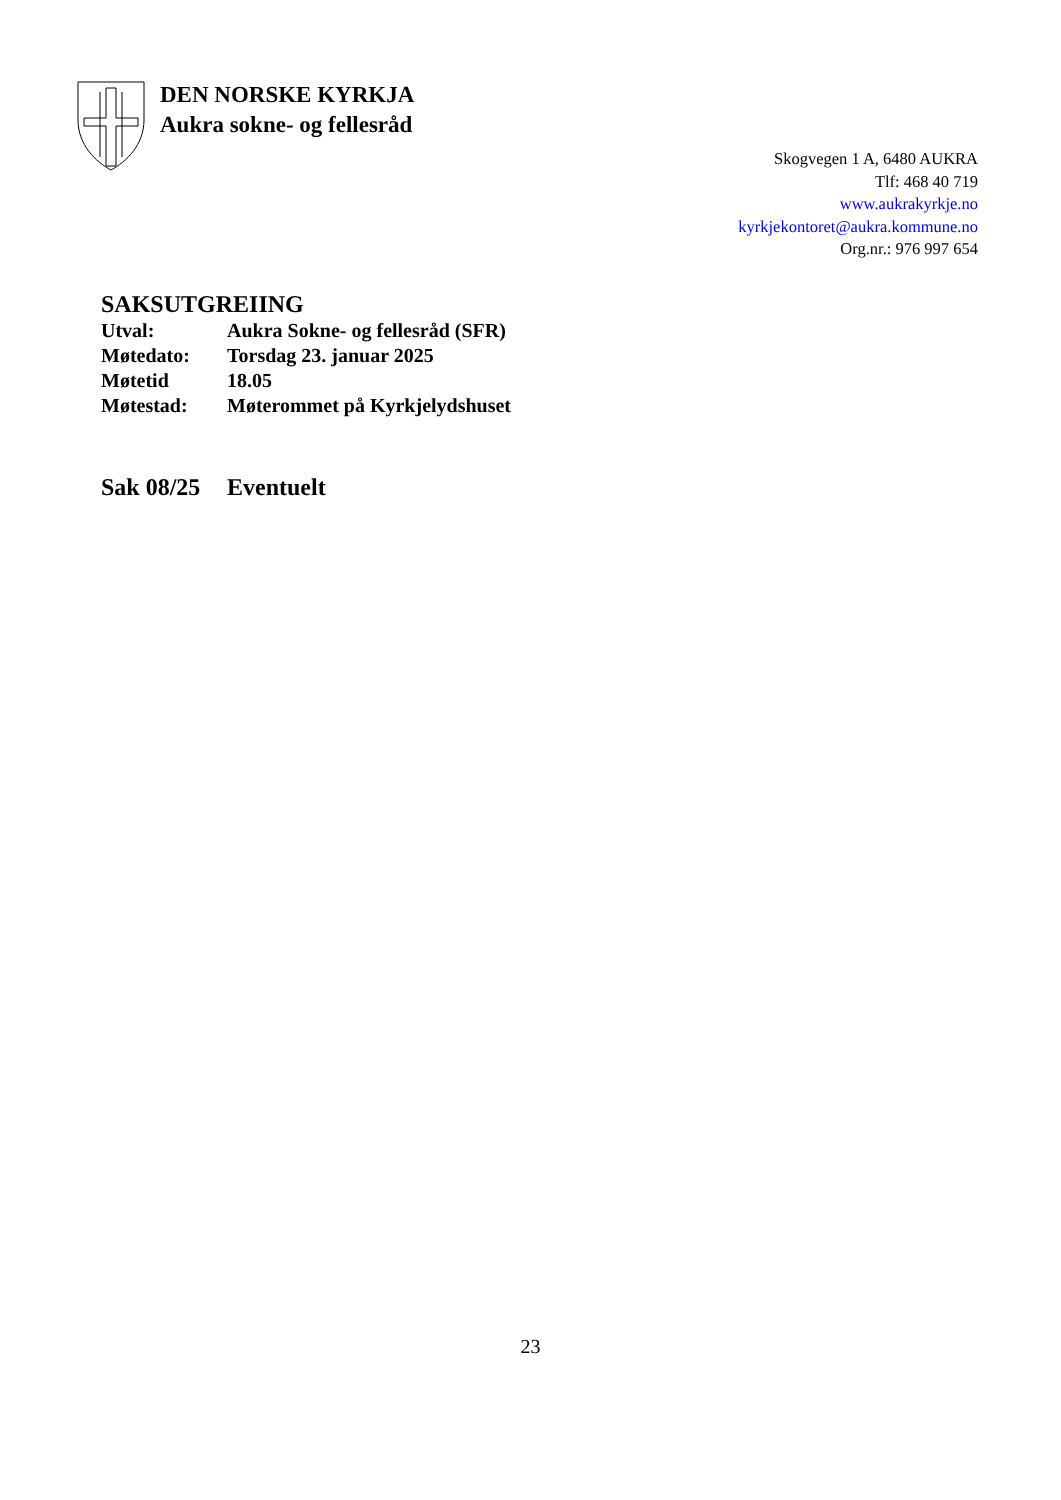DEN NORSKE KYRKJA
Aukra sokne- og fellesråd
Skogvegen 1 A, 6480 AUKRA
Tlf: 468 40 719
www.aukrakyrkje.no
kyrkjekontoret@aukra.kommune.no
Org.nr.: 976 997 654
SAKSUTGREIING
| Utval: | Aukra Sokne- og fellesråd (SFR) |
| Møtedato: | Torsdag 23. januar 2025 |
| Møtetid | 18.05 |
| Møtestad: | Møterommet på Kyrkjelydshuset |
Sak 08/25 Eventuelt
23